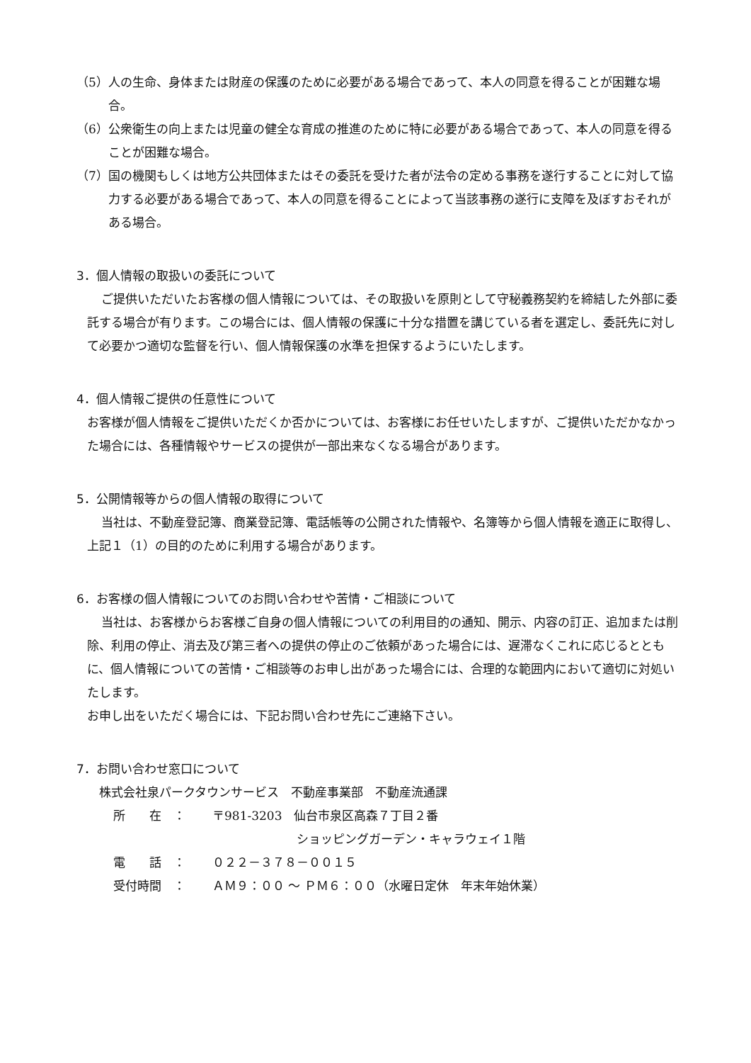（5）人の生命、身体または財産の保護のために必要がある場合であって、本人の同意を得ることが困難な場合。
（6）公衆衛生の向上または児童の健全な育成の推進のために特に必要がある場合であって、本人の同意を得ることが困難な場合。
（7）国の機関もしくは地方公共団体またはその委託を受けた者が法令の定める事務を遂行することに対して協力する必要がある場合であって、本人の同意を得ることによって当該事務の遂行に支障を及ぼすおそれがある場合。
3．個人情報の取扱いの委託について
ご提供いただいたお客様の個人情報については、その取扱いを原則として守秘義務契約を締結した外部に委託する場合が有ります。この場合には、個人情報の保護に十分な措置を講じている者を選定し、委託先に対して必要かつ適切な監督を行い、個人情報保護の水準を担保するようにいたします。
4．個人情報ご提供の任意性について
お客様が個人情報をご提供いただくか否かについては、お客様にお任せいたしますが、ご提供いただかなかった場合には、各種情報やサービスの提供が一部出来なくなる場合があります。
5．公開情報等からの個人情報の取得について
当社は、不動産登記簿、商業登記簿、電話帳等の公開された情報や、名簿等から個人情報を適正に取得し、上記１（1）の目的のために利用する場合があります。
6．お客様の個人情報についてのお問い合わせや苦情・ご相談について
当社は、お客様からお客様ご自身の個人情報についての利用目的の通知、開示、内容の訂正、追加または削除、利用の停止、消去及び第三者への提供の停止のご依頼があった場合には、遅滞なくこれに応じるとともに、個人情報についての苦情・ご相談等のお申し出があった場合には、合理的な範囲内において適切に対処いたします。
お申し出をいただく場合には、下記お問い合わせ先にご連絡下さい。
7．お問い合わせ窓口について
株式会社泉パークタウンサービス　不動産事業部　不動産流通課
所　　在　： 〒981-3203　仙台市泉区高森７丁目２番
　　　　　　　ショッピングガーデン・キャラウェイ１階
電　　話　： ０２２－３７８－００１５
受付時間　： ＡＭ９：００ ～ ＰＭ６：００（水曜日定休　年末年始休業）